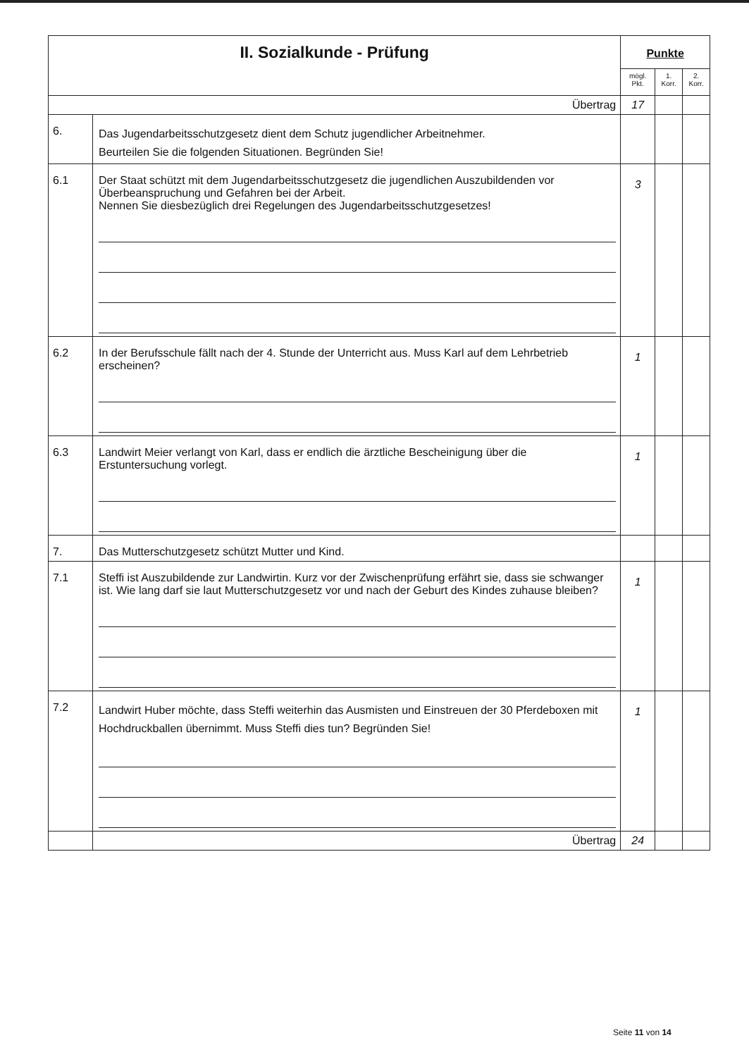| II. Sozialkunde - Prüfung | | Punkte | | |
| --- | --- | --- | --- | --- |
| | | mögl. Pkt. | 1. Korr. | 2. Korr. |
| Übertrag | | 17 | | |
| 6. | Das Jugendarbeitsschutzgesetz dient dem Schutz jugendlicher Arbeitnehmer. Beurteilen Sie die folgenden Situationen. Begründen Sie! | | | |
| 6.1 | Der Staat schützt mit dem Jugendarbeitsschutzgesetz die jugendlichen Auszubildenden vor Überbeanspruchung und Gefahren bei der Arbeit. Nennen Sie diesbezüglich drei Regelungen des Jugendarbeitsschutzgesetzes! | 3 | | |
| 6.2 | In der Berufsschule fällt nach der 4. Stunde der Unterricht aus. Muss Karl auf dem Lehrbetrieb erscheinen? | 1 | | |
| 6.3 | Landwirt Meier verlangt von Karl, dass er endlich die ärztliche Bescheinigung über die Erstuntersuchung vorlegt. | 1 | | |
| 7. | Das Mutterschutzgesetz schützt Mutter und Kind. | | | |
| 7.1 | Steffi ist Auszubildende zur Landwirtin. Kurz vor der Zwischenprüfung erfährt sie, dass sie schwanger ist. Wie lang darf sie laut Mutterschutzgesetz vor und nach der Geburt des Kindes zuhause bleiben? | 1 | | |
| 7.2 | Landwirt Huber möchte, dass Steffi weiterhin das Ausmisten und Einstreuen der 30 Pferdeboxen mit Hochdruckballen übernimmt. Muss Steffi dies tun? Begründen Sie! | 1 | | |
| | Übertrag | 24 | | |
Seite 11 von 14